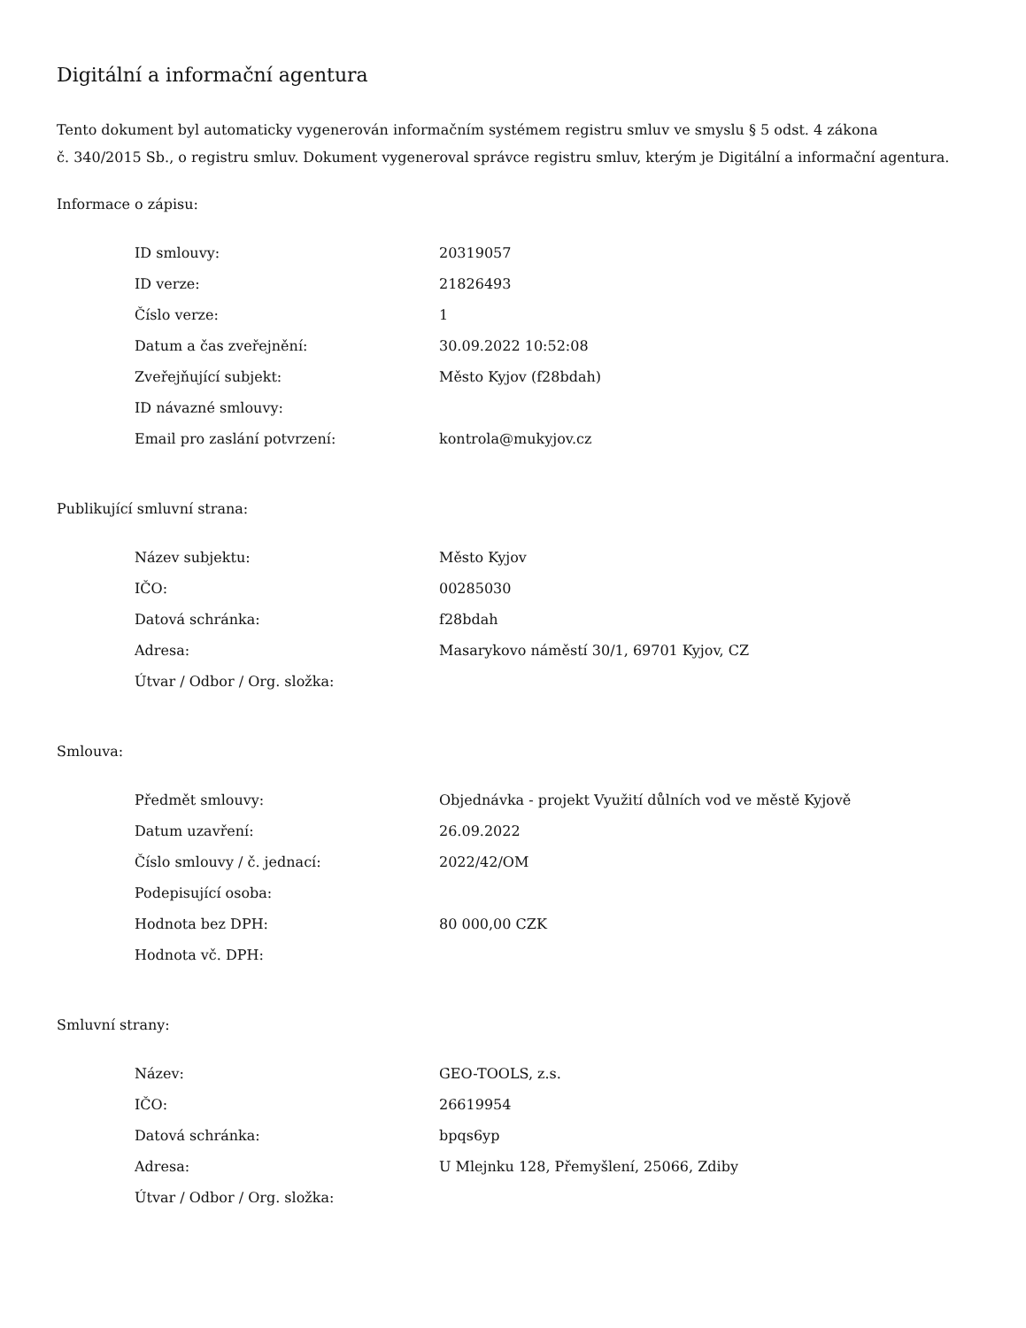Digitální a informační agentura
Tento dokument byl automaticky vygenerován informačním systémem registru smluv ve smyslu § 5 odst. 4 zákona
č. 340/2015 Sb., o registru smluv. Dokument vygeneroval správce registru smluv, kterým je Digitální a informační agentura.
Informace o zápisu:
| ID smlouvy: | 20319057 |
| ID verze: | 21826493 |
| Číslo verze: | 1 |
| Datum a čas zveřejnění: | 30.09.2022 10:52:08 |
| Zveřejňující subjekt: | Město Kyjov (f28bdah) |
| ID návazné smlouvy: | |
| Email pro zaslání potvrzení: | kontrola@mukyjov.cz |
Publikující smluvní strana:
| Název subjektu: | Město Kyjov |
| IČO: | 00285030 |
| Datová schránka: | f28bdah |
| Adresa: | Masarykovo náměstí 30/1, 69701 Kyjov, CZ |
| Útvar / Odbor / Org. složka: | |
Smlouva:
| Předmět smlouvy: | Objednávka - projekt Využití důlních vod ve městě Kyjově |
| Datum uzavření: | 26.09.2022 |
| Číslo smlouvy / č. jednací: | 2022/42/OM |
| Podepisující osoba: | |
| Hodnota bez DPH: | 80 000,00 CZK |
| Hodnota vč. DPH: | |
Smluvní strany:
| Název: | GEO-TOOLS, z.s. |
| IČO: | 26619954 |
| Datová schránka: | bpqs6yp |
| Adresa: | U Mlejnku 128, Přemyšlení, 25066, Zdiby |
| Útvar / Odbor / Org. složka: | |